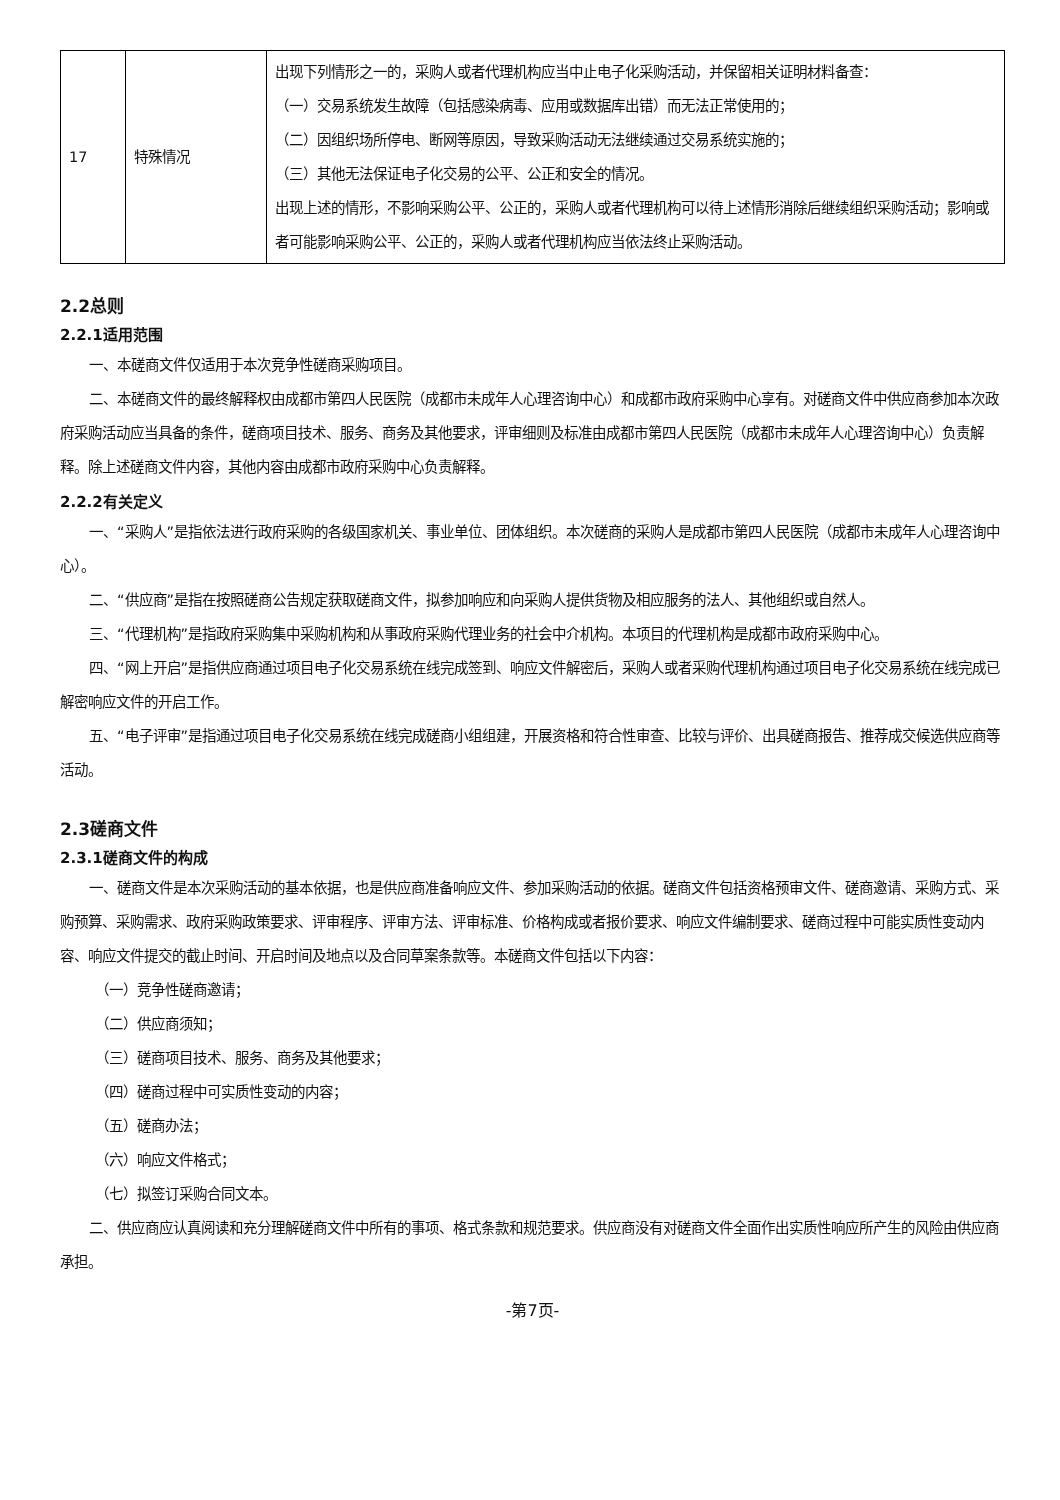| 17 | 特殊情况 | 出现下列情形之一的，采购人或者代理机构应当中止电子化采购活动，并保留相关证明材料备查： （一）交易系统发生故障（包括感染病毒、应用或数据库出错）而无法正常使用的； （二）因组织场所停电、断网等原因，导致采购活动无法继续通过交易系统实施的； （三）其他无法保证电子化交易的公平、公正和安全的情况。 出现上述的情形，不影响采购公平、公正的，采购人或者代理机构可以待上述情形消除后继续组织采购活动；影响或者可能影响采购公平、公正的，采购人或者代理机构应当依法终止采购活动。 |
2.2总则
2.2.1适用范围
一、本磋商文件仅适用于本次竞争性磋商采购项目。
二、本磋商文件的最终解释权由成都市第四人民医院（成都市未成年人心理咨询中心）和成都市政府采购中心享有。对磋商文件中供应商参加本次政府采购活动应当具备的条件，磋商项目技术、服务、商务及其他要求，评审细则及标准由成都市第四人民医院（成都市未成年人心理咨询中心）负责解释。除上述磋商文件内容，其他内容由成都市政府采购中心负责解释。
2.2.2有关定义
一、“采购人”是指依法进行政府采购的各级国家机关、事业单位、团体组织。本次磋商的采购人是成都市第四人民医院（成都市未成年人心理咨询中心）。
二、“供应商”是指在按照磋商公告规定获取磋商文件，拟参加响应和向采购人提供货物及相应服务的法人、其他组织或自然人。
三、“代理机构”是指政府采购集中采购机构和从事政府采购代理业务的社会中介机构。本项目的代理机构是成都市政府采购中心。
四、“网上开启”是指供应商通过项目电子化交易系统在线完成签到、响应文件解密后，采购人或者采购代理机构通过项目电子化交易系统在线完成已解密响应文件的开启工作。
五、“电子评审”是指通过项目电子化交易系统在线完成磋商小组组建，开展资格和符合性审查、比较与评价、出具磋商报告、推荐成交候选供应商等活动。
2.3磋商文件
2.3.1磋商文件的构成
一、磋商文件是本次采购活动的基本依据，也是供应商准备响应文件、参加采购活动的依据。磋商文件包括资格预审文件、磋商邀请、采购方式、采购预算、采购需求、政府采购政策要求、评审程序、评审方法、评审标准、价格构成或者报价要求、响应文件编制要求、磋商过程中可能实质性变动内容、响应文件提交的截止时间、开启时间及地点以及合同草案条款等。本磋商文件包括以下内容：
（一）竞争性磋商邀请；
（二）供应商须知；
（三）磋商项目技术、服务、商务及其他要求；
（四）磋商过程中可实质性变动的内容；
（五）磋商办法；
（六）响应文件格式；
（七）拟签订采购合同文本。
二、供应商应认真阅读和充分理解磋商文件中所有的事项、格式条款和规范要求。供应商没有对磋商文件全面作出实质性响应所产生的风险由供应商承担。
-第7页-